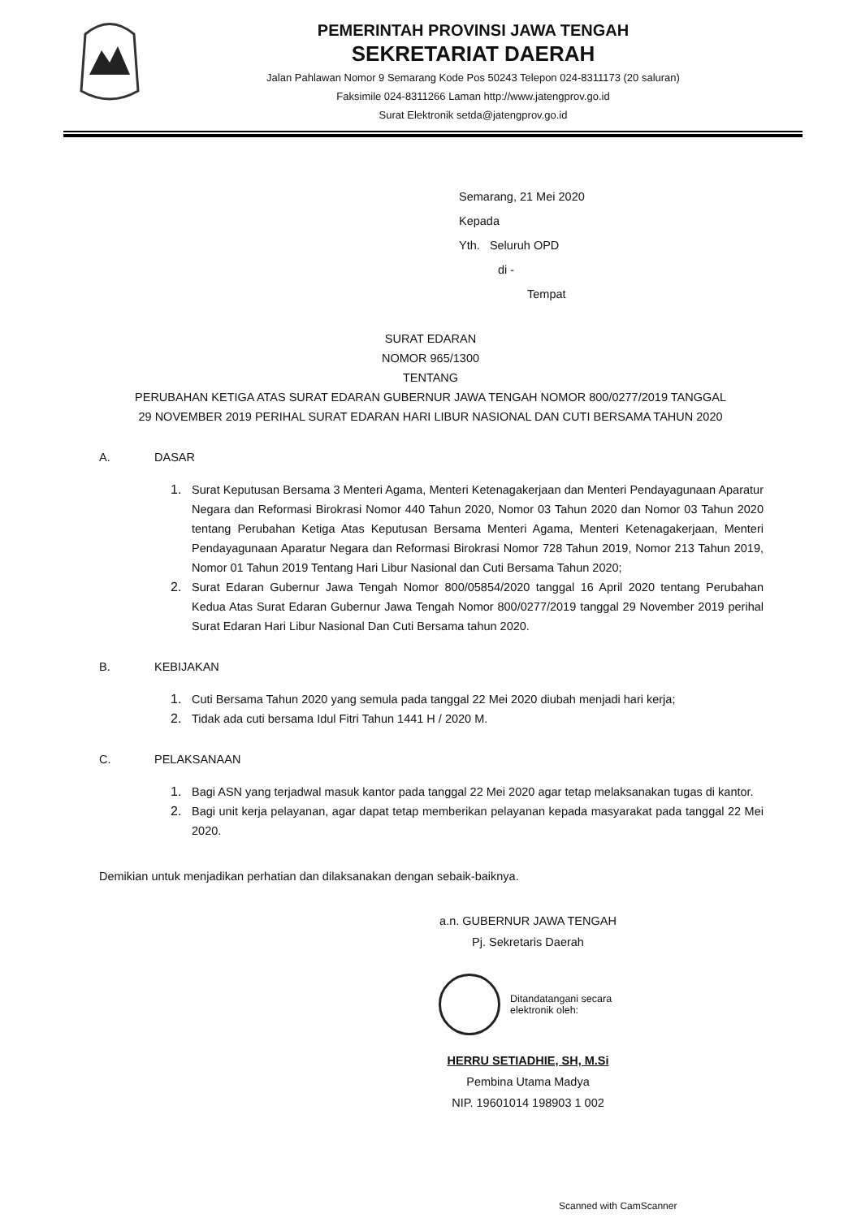PEMERINTAH PROVINSI JAWA TENGAH
SEKRETARIAT DAERAH
Jalan Pahlawan Nomor 9 Semarang Kode Pos 50243 Telepon 024-8311173 (20 saluran)
Faksimile 024-8311266 Laman http://www.jatengprov.go.id
Surat Elektronik setda@jatengprov.go.id
Semarang, 21 Mei 2020
Kepada
Yth. Seluruh OPD
di -
Tempat
SURAT EDARAN
NOMOR 965/1300
TENTANG
PERUBAHAN KETIGA ATAS SURAT EDARAN GUBERNUR JAWA TENGAH NOMOR 800/0277/2019 TANGGAL
29 NOVEMBER 2019 PERIHAL SURAT EDARAN HARI LIBUR NASIONAL DAN CUTI BERSAMA TAHUN 2020
A. DASAR
1. Surat Keputusan Bersama 3 Menteri Agama, Menteri Ketenagakerjaan dan Menteri Pendayagunaan Aparatur Negara dan Reformasi Birokrasi Nomor 440 Tahun 2020, Nomor 03 Tahun 2020 dan Nomor 03 Tahun 2020 tentang Perubahan Ketiga Atas Keputusan Bersama Menteri Agama, Menteri Ketenagakerjaan, Menteri Pendayagunaan Aparatur Negara dan Reformasi Birokrasi Nomor 728 Tahun 2019, Nomor 213 Tahun 2019, Nomor 01 Tahun 2019 Tentang Hari Libur Nasional dan Cuti Bersama Tahun 2020;
2. Surat Edaran Gubernur Jawa Tengah Nomor 800/05854/2020 tanggal 16 April 2020 tentang Perubahan Kedua Atas Surat Edaran Gubernur Jawa Tengah Nomor 800/0277/2019 tanggal 29 November 2019 perihal Surat Edaran Hari Libur Nasional Dan Cuti Bersama tahun 2020.
B. KEBIJAKAN
1. Cuti Bersama Tahun 2020 yang semula pada tanggal 22 Mei 2020 diubah menjadi hari kerja;
2. Tidak ada cuti bersama Idul Fitri Tahun 1441 H / 2020 M.
C. PELAKSANAAN
1. Bagi ASN yang terjadwal masuk kantor pada tanggal 22 Mei 2020 agar tetap melaksanakan tugas di kantor.
2. Bagi unit kerja pelayanan, agar dapat tetap memberikan pelayanan kepada masyarakat pada tanggal 22 Mei 2020.
Demikian untuk menjadikan perhatian dan dilaksanakan dengan sebaik-baiknya.
a.n. GUBERNUR JAWA TENGAH
Pj. Sekretaris Daerah
Ditandatangani secara
elektronik oleh:
HERRU SETIADHIE, SH, M.Si
Pembina Utama Madya
NIP. 19601014 198903 1 002
Scanned with CamScanner